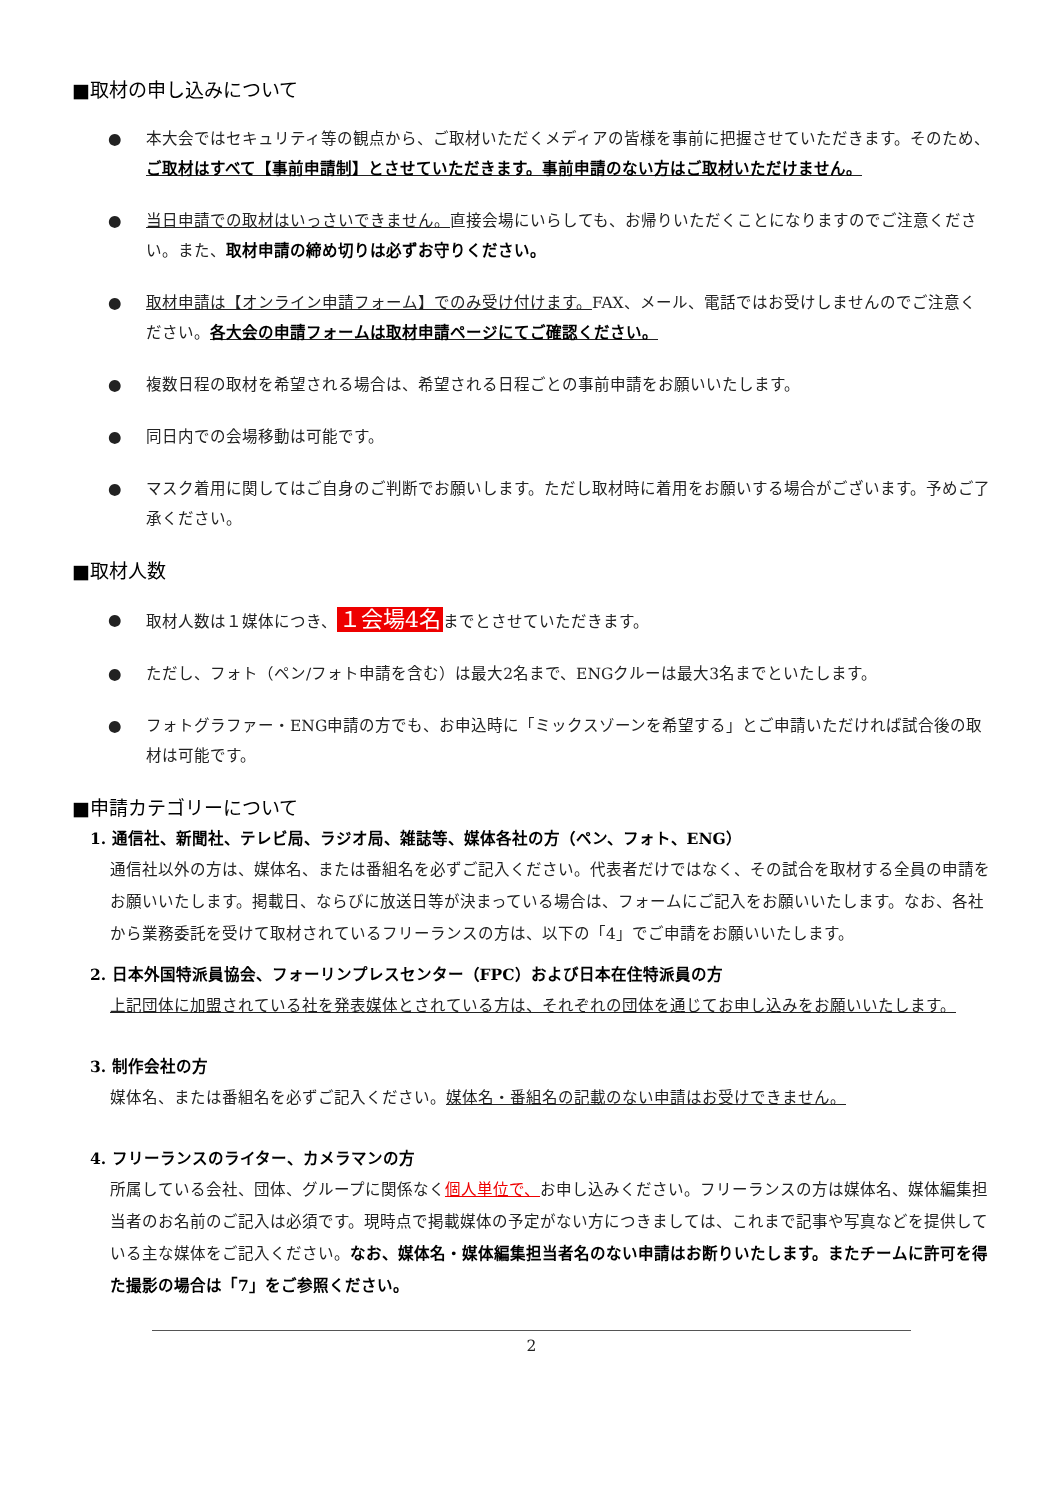■取材の申し込みについて
● 本大会ではセキュリティ等の観点から、ご取材いただくメディアの皆様を事前に把握させていただきます。そのため、ご取材はすべて【事前申請制】とさせていただきます。事前申請のない方はご取材いただけません。
● 当日申請での取材はいっさいできません。直接会場にいらしても、お帰りいただくことになりますのでご注意ください。また、取材申請の締め切りは必ずお守りください。
● 取材申請は【オンライン申請フォーム】でのみ受け付けます。FAX、メール、電話ではお受けしませんのでご注意ください。各大会の申請フォームは取材申請ページにてご確認ください。
● 複数日程の取材を希望される場合は、希望される日程ごとの事前申請をお願いいたします。
● 同日内での会場移動は可能です。
● マスク着用に関してはご自身のご判断でお願いします。ただし取材時に着用をお願いする場合がございます。予めご了承ください。
■取材人数
● 取材人数は１媒体につき、１会場4名までとさせていただきます。
● ただし、フォト（ペン/フォト申請を含む）は最大2名まで、ENGクルーは最大3名までといたします。
● フォトグラファー・ENG申請の方でも、お申込時に「ミックスゾーンを希望する」とご申請いただければ試合後の取材は可能です。
■申請カテゴリーについて
1. 通信社、新聞社、テレビ局、ラジオ局、雑誌等、媒体各社の方（ペン、フォト、ENG）
通信社以外の方は、媒体名、または番組名を必ずご記入ください。代表者だけではなく、その試合を取材する全員の申請をお願いいたします。掲載日、ならびに放送日等が決まっている場合は、フォームにご記入をお願いいたします。なお、各社から業務委託を受けて取材されているフリーランスの方は、以下の「4」でご申請をお願いいたします。
2. 日本外国特派員協会、フォーリンプレスセンター（FPC）および日本在住特派員の方
上記団体に加盟されている社を発表媒体とされている方は、それぞれの団体を通じてお申し込みをお願いいたします。
3. 制作会社の方
媒体名、または番組名を必ずご記入ください。媒体名・番組名の記載のない申請はお受けできません。
4. フリーランスのライター、カメラマンの方
所属している会社、団体、グループに関係なく個人単位で、お申し込みください。フリーランスの方は媒体名、媒体編集担当者のお名前のご記入は必須です。現時点で掲載媒体の予定がない方につきましては、これまで記事や写真などを提供している主な媒体をご記入ください。なお、媒体名・媒体編集担当者名のない申請はお断りいたします。またチームに許可を得た撮影の場合は「7」をご参照ください。
2